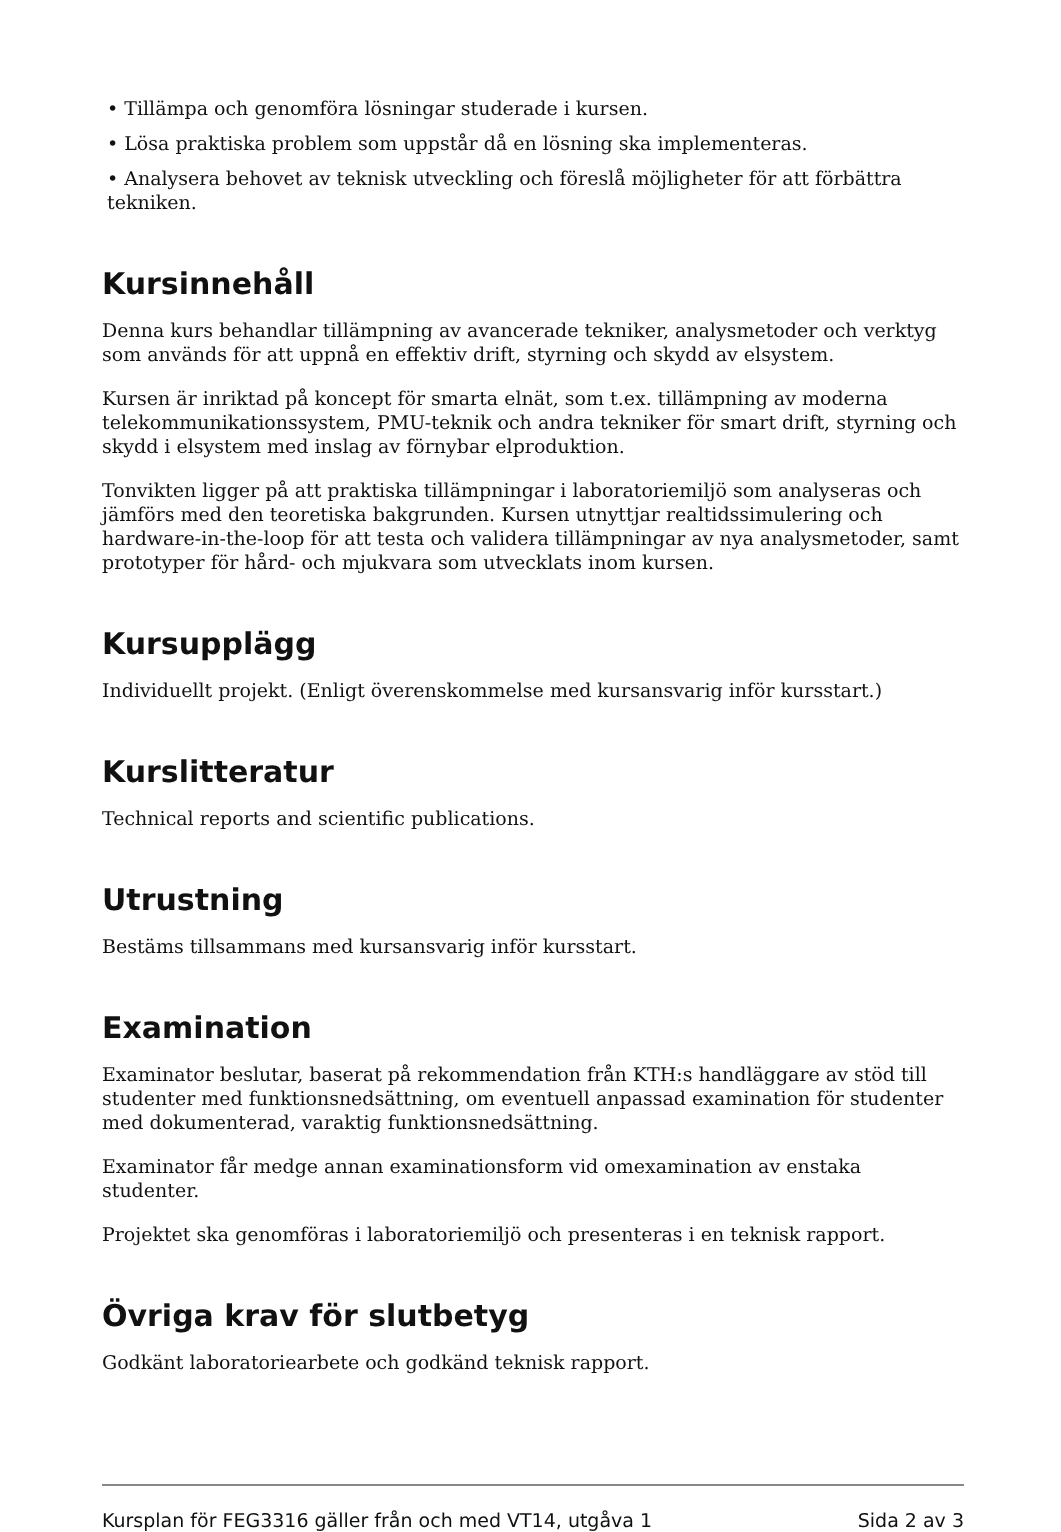• Tillämpa och genomföra lösningar studerade i kursen.
• Lösa praktiska problem som uppstår då en lösning ska implementeras.
• Analysera behovet av teknisk utveckling och föreslå möjligheter för att förbättra tekniken.
Kursinnehåll
Denna kurs behandlar tillämpning av avancerade tekniker, analysmetoder och verktyg som används för att uppnå en effektiv drift, styrning och skydd av elsystem.
Kursen är inriktad på koncept för smarta elnät, som t.ex. tillämpning av moderna telekommunikationssystem, PMU-teknik och andra tekniker för smart drift, styrning och skydd i elsystem med inslag av förnybar elproduktion.
Tonvikten ligger på att praktiska tillämpningar i laboratoriemiljö som analyseras och jämförs med den teoretiska bakgrunden. Kursen utnyttjar realtidssimulering och hardware-in-the-loop för att testa och validera tillämpningar av nya analysmetoder, samt prototyper för hård- och mjukvara som utvecklats inom kursen.
Kursupplägg
Individuellt projekt. (Enligt överenskommelse med kursansvarig inför kursstart.)
Kurslitteratur
Technical reports and scientific publications.
Utrustning
Bestäms tillsammans med kursansvarig inför kursstart.
Examination
Examinator beslutar, baserat på rekommendation från KTH:s handläggare av stöd till studenter med funktionsnedsättning, om eventuell anpassad examination för studenter med dokumenterad, varaktig funktionsnedsättning.
Examinator får medge annan examinationsform vid omexamination av enstaka studenter.
Projektet ska genomföras i laboratoriemiljö och presenteras i en teknisk rapport.
Övriga krav för slutbetyg
Godkänt laboratoriearbete och godkänd teknisk rapport.
Kursplan för FEG3316 gäller från och med VT14, utgåva 1 Sida 2 av 3